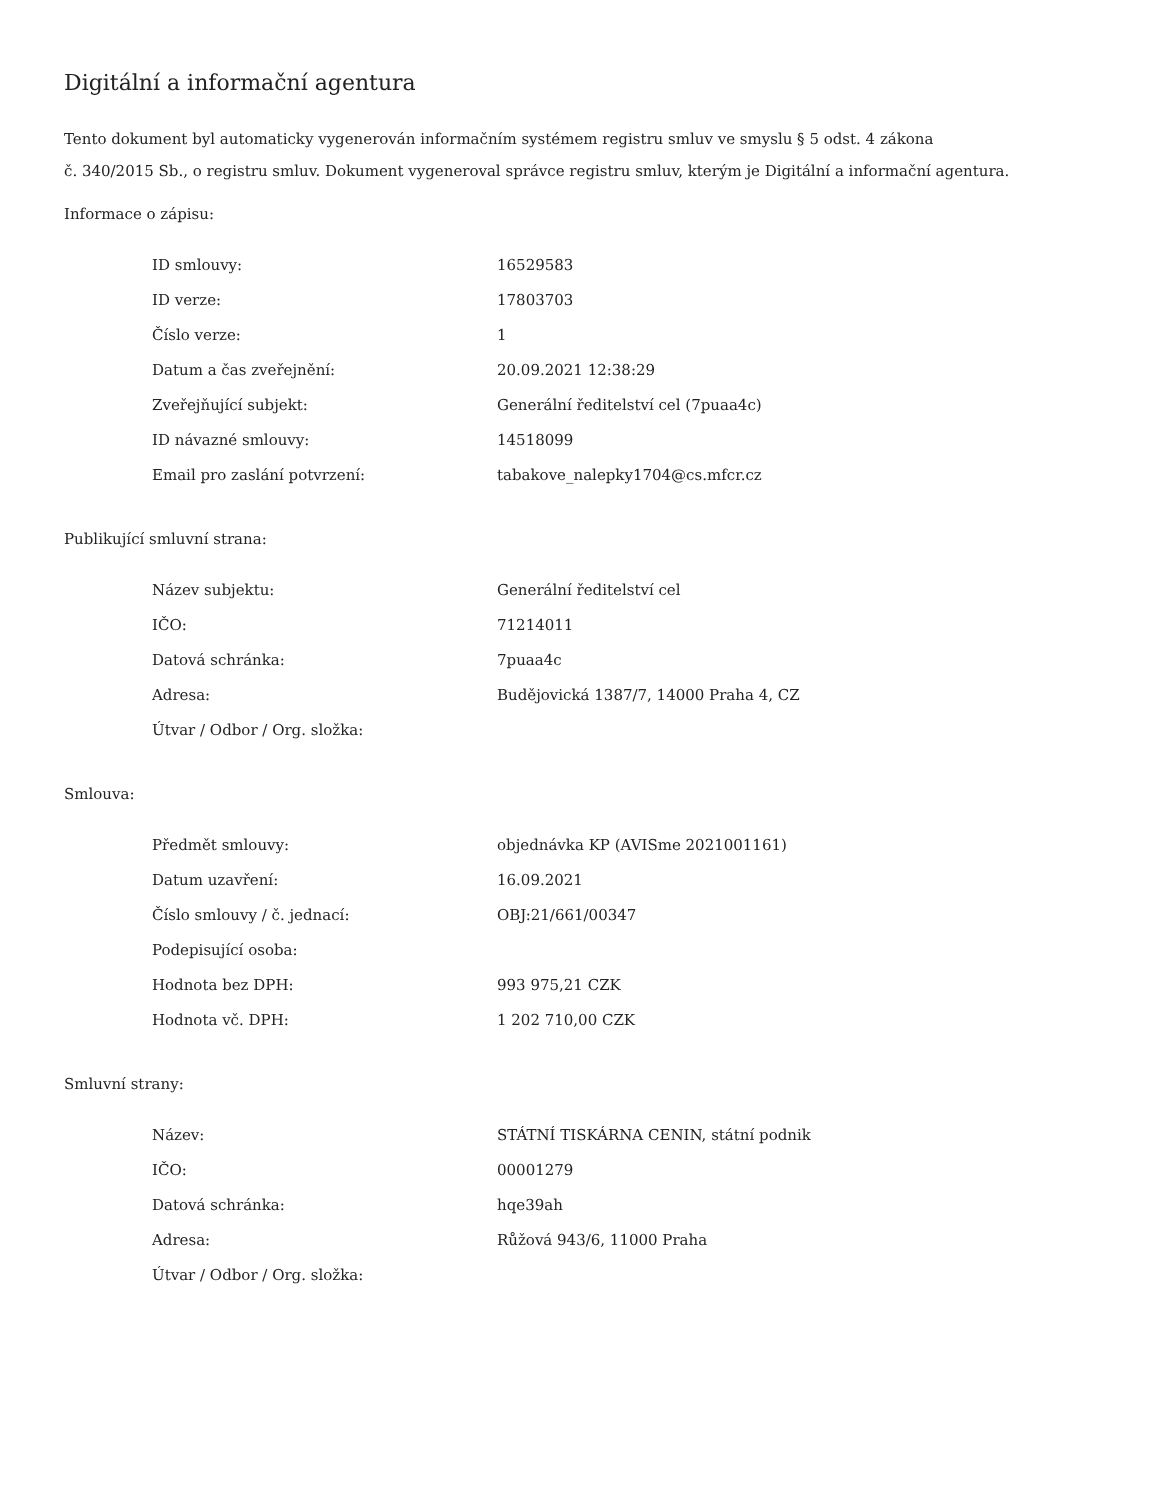Digitální a informační agentura
Tento dokument byl automaticky vygenerován informačním systémem registru smluv ve smyslu § 5 odst. 4 zákona
č. 340/2015 Sb., o registru smluv. Dokument vygeneroval správce registru smluv, kterým je Digitální a informační agentura.
Informace o zápisu:
| ID smlouvy: | 16529583 |
| ID verze: | 17803703 |
| Číslo verze: | 1 |
| Datum a čas zveřejnění: | 20.09.2021 12:38:29 |
| Zveřejňující subjekt: | Generální ředitelství cel (7puaa4c) |
| ID návazné smlouvy: | 14518099 |
| Email pro zaslání potvrzení: | tabakove_nalepky1704@cs.mfcr.cz |
Publikující smluvní strana:
| Název subjektu: | Generální ředitelství cel |
| IČO: | 71214011 |
| Datová schránka: | 7puaa4c |
| Adresa: | Budějovická 1387/7, 14000 Praha 4, CZ |
| Útvar / Odbor / Org. složka: | |
Smlouva:
| Předmět smlouvy: | objednávka KP (AVISme 2021001161) |
| Datum uzavření: | 16.09.2021 |
| Číslo smlouvy / č. jednací: | OBJ:21/661/00347 |
| Podepisující osoba: | |
| Hodnota bez DPH: | 993 975,21 CZK |
| Hodnota vč. DPH: | 1 202 710,00 CZK |
Smluvní strany:
| Název: | STÁTNÍ TISKÁRNA CENIN, státní podnik |
| IČO: | 00001279 |
| Datová schránka: | hqe39ah |
| Adresa: | Růžová 943/6, 11000 Praha |
| Útvar / Odbor / Org. složka: | |